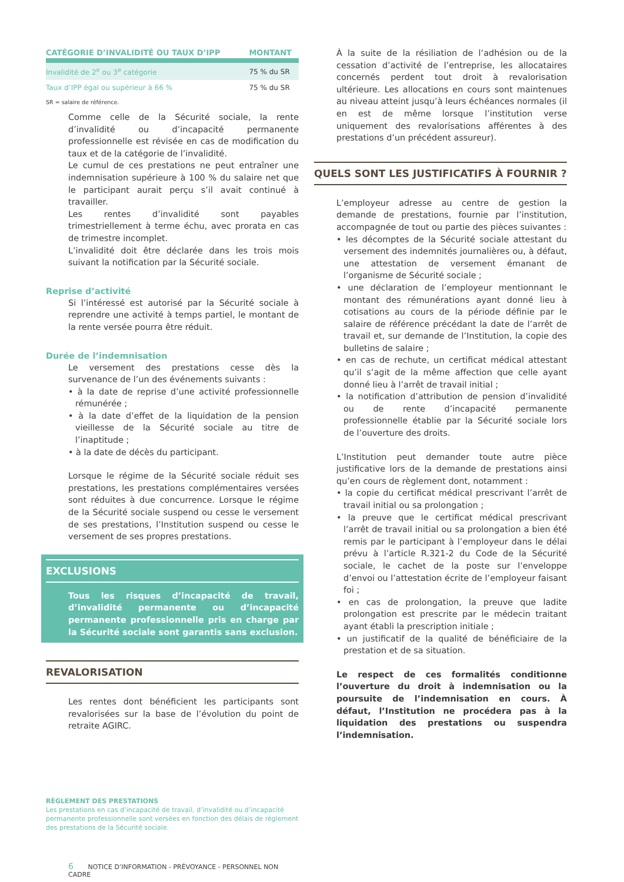| CATÉGORIE D’INVALIDITÉ OU TAUX D’IPP | MONTANT |
| --- | --- |
| Invalidité de 2<sup>e</sup> ou 3<sup>e</sup> catégorie | 75 % du SR |
| Taux d’IPP égal ou supérieur à 66 % | 75 % du SR |
SR = salaire de référence.
Comme celle de la Sécurité sociale, la rente d’invalidité ou d’incapacité permanente professionnelle est révisée en cas de modification du taux et de la catégorie de l’invalidité.
Le cumul de ces prestations ne peut entraîner une indemnisation supérieure à 100 % du salaire net que le participant aurait perçu s’il avait continué à travailler.
Les rentes d’invalidité sont payables trimestriellement à terme échu, avec prorata en cas de trimestre incomplet.
L’invalidité doit être déclarée dans les trois mois suivant la notification par la Sécurité sociale.
Reprise d’activité
Si l’intéressé est autorisé par la Sécurité sociale à reprendre une activité à temps partiel, le montant de la rente versée pourra être réduit.
Durée de l’indemnisation
Le versement des prestations cesse dès la survenance de l’un des événements suivants :
• à la date de reprise d’une activité professionnelle rémunérée ;
• à la date d’effet de la liquidation de la pension vieillesse de la Sécurité sociale au titre de l’inaptitude ;
• à la date de décès du participant.
Lorsque le régime de la Sécurité sociale réduit ses prestations, les prestations complémentaires versées sont réduites à due concurrence. Lorsque le régime de la Sécurité sociale suspend ou cesse le versement de ses prestations, l’Institution suspend ou cesse le versement de ses propres prestations.
EXCLUSIONS
Tous les risques d’incapacité de travail, d’invalidité permanente ou d’incapacité permanente professionnelle pris en charge par la Sécurité sociale sont garantis sans exclusion.
REVALORISATION
Les rentes dont bénéficient les participants sont revalorisées sur la base de l’évolution du point de retraite AGIRC.
RÈGLEMENT DES PRESTATIONS
Les prestations en cas d’incapacité de travail, d’invalidité ou d’incapacité permanente professionnelle sont versées en fonction des délais de règlement des prestations de la Sécurité sociale.
6 NOTICE D’INFORMATION - PRÉVOYANCE - PERSONNEL NON CADRE
À la suite de la résiliation de l’adhésion ou de la cessation d’activité de l’entreprise, les allocataires concernés perdent tout droit à revalorisation ultérieure. Les allocations en cours sont maintenues au niveau atteint jusqu’à leurs échéances normales (il en est de même lorsque l’institution verse uniquement des revalorisations afférentes à des prestations d’un précédent assureur).
QUELS SONT LES JUSTIFICATIFS À FOURNIR ?
L’employeur adresse au centre de gestion la demande de prestations, fournie par l’institution, accompagnée de tout ou partie des pièces suivantes :
• les décomptes de la Sécurité sociale attestant du versement des indemnités journalières ou, à défaut, une attestation de versement émanant de l’organisme de Sécurité sociale ;
• une déclaration de l’employeur mentionnant le montant des rémunérations ayant donné lieu à cotisations au cours de la période définie par le salaire de référence précédant la date de l’arrêt de travail et, sur demande de l’Institution, la copie des bulletins de salaire ;
• en cas de rechute, un certificat médical attestant qu’il s’agit de la même affection que celle ayant donné lieu à l’arrêt de travail initial ;
• la notification d’attribution de pension d’invalidité ou de rente d’incapacité permanente professionnelle établie par la Sécurité sociale lors de l’ouverture des droits.
L’Institution peut demander toute autre pièce justificative lors de la demande de prestations ainsi qu’en cours de règlement dont, notamment :
• la copie du certificat médical prescrivant l’arrêt de travail initial ou sa prolongation ;
• la preuve que le certificat médical prescrivant l’arrêt de travail initial ou sa prolongation a bien été remis par le participant à l’employeur dans le délai prévu à l’article R.321-2 du Code de la Sécurité sociale, le cachet de la poste sur l’enveloppe d’envoi ou l’attestation écrite de l’employeur faisant foi ;
• en cas de prolongation, la preuve que ladite prolongation est prescrite par le médecin traitant ayant établi la prescription initiale ;
• un justificatif de la qualité de bénéficiaire de la prestation et de sa situation.
Le respect de ces formalités conditionne l’ouverture du droit à indemnisation ou la poursuite de l’indemnisation en cours. À défaut, l’Institution ne procédera pas à la liquidation des prestations ou suspendra l’indemnisation.